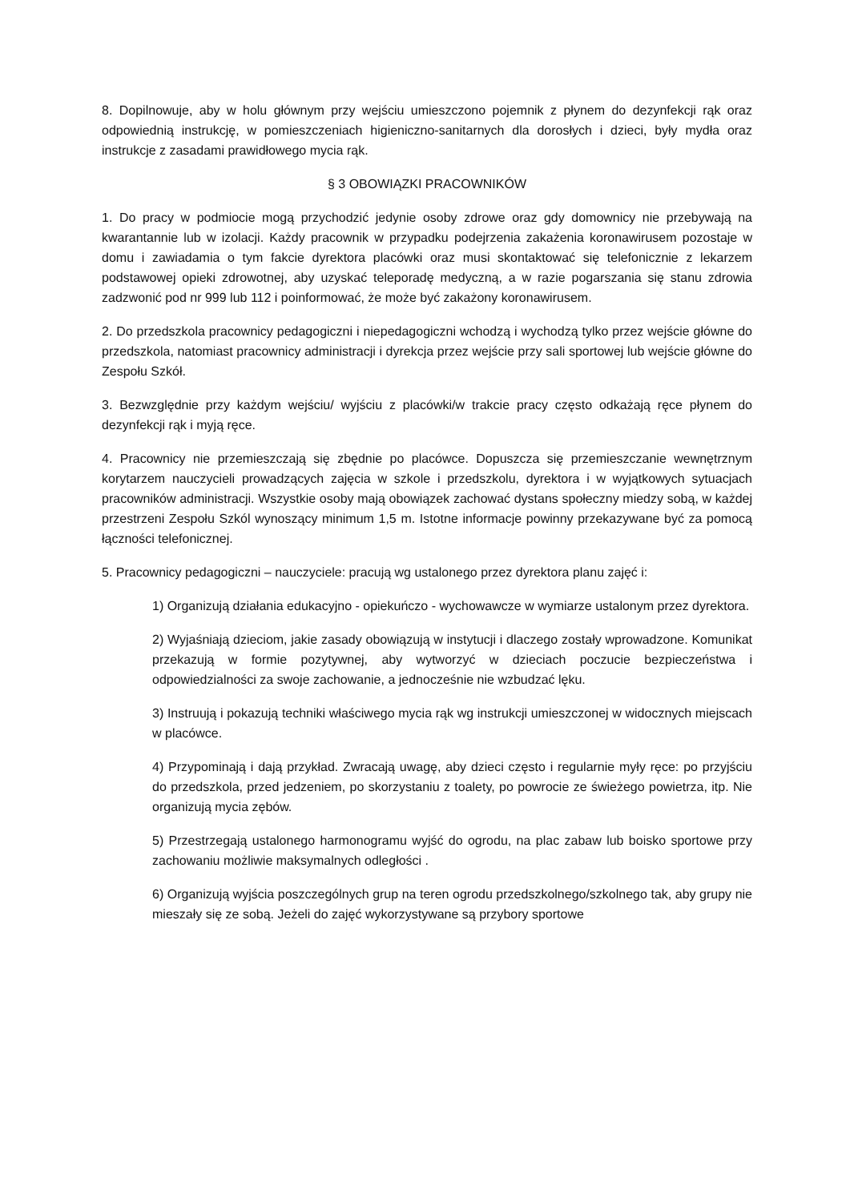8. Dopilnowuje, aby w holu głównym przy wejściu umieszczono pojemnik z płynem do dezynfekcji rąk oraz odpowiednią instrukcję, w pomieszczeniach higieniczno-sanitarnych dla dorosłych i dzieci, były mydła oraz instrukcje z zasadami prawidłowego mycia rąk.
§ 3 OBOWIĄZKI PRACOWNIKÓW
1. Do pracy w podmiocie mogą przychodzić jedynie osoby zdrowe oraz gdy domownicy nie przebywają na kwarantannie lub w izolacji. Każdy pracownik w przypadku podejrzenia zakażenia koronawirusem pozostaje w domu i zawiadamia o tym fakcie dyrektora placówki oraz musi skontaktować się telefonicznie z lekarzem podstawowej opieki zdrowotnej, aby uzyskać teleporadę medyczną, a w razie pogarszania się stanu zdrowia zadzwonić pod nr 999 lub 112 i poinformować, że może być zakażony koronawirusem.
2. Do przedszkola pracownicy pedagogiczni i niepedagogiczni wchodzą i wychodzą tylko przez wejście główne do przedszkola, natomiast pracownicy administracji i dyrekcja przez wejście przy sali sportowej lub wejście główne do Zespołu Szkół.
3. Bezwzględnie przy każdym wejściu/ wyjściu z placówki/w trakcie pracy często odkażają ręce płynem do dezynfekcji rąk i myją ręce.
4. Pracownicy nie przemieszczają się zbędnie po placówce. Dopuszcza się przemieszczanie wewnętrznym korytarzem nauczycieli prowadzących zajęcia w szkole i przedszkolu, dyrektora i w wyjątkowych sytuacjach pracowników administracji. Wszystkie osoby mają obowiązek zachować dystans społeczny miedzy sobą, w każdej przestrzeni Zespołu Szkól wynoszący minimum 1,5 m. Istotne informacje powinny przekazywane być za pomocą łączności telefonicznej.
5. Pracownicy pedagogiczni – nauczyciele: pracują wg ustalonego przez dyrektora planu zajęć i:
1) Organizują działania edukacyjno - opiekuńczo - wychowawcze w wymiarze ustalonym przez dyrektora.
2) Wyjaśniają dzieciom, jakie zasady obowiązują w instytucji i dlaczego zostały wprowadzone. Komunikat przekazują w formie pozytywnej, aby wytworzyć w dzieciach poczucie bezpieczeństwa i odpowiedzialności za swoje zachowanie, a jednocześnie nie wzbudzać lęku.
3) Instruują i pokazują techniki właściwego mycia rąk wg instrukcji umieszczonej w widocznych miejscach w placówce.
4) Przypominają i dają przykład. Zwracają uwagę, aby dzieci często i regularnie myły ręce: po przyjściu do przedszkola, przed jedzeniem, po skorzystaniu z toalety, po powrocie ze świeżego powietrza, itp. Nie organizują mycia zębów.
5) Przestrzegają ustalonego harmonogramu wyjść do ogrodu, na plac zabaw lub boisko sportowe przy zachowaniu możliwie maksymalnych odległości .
6) Organizują wyjścia poszczególnych grup na teren ogrodu przedszkolnego/szkolnego tak, aby grupy nie mieszały się ze sobą. Jeżeli do zajęć wykorzystywane są przybory sportowe